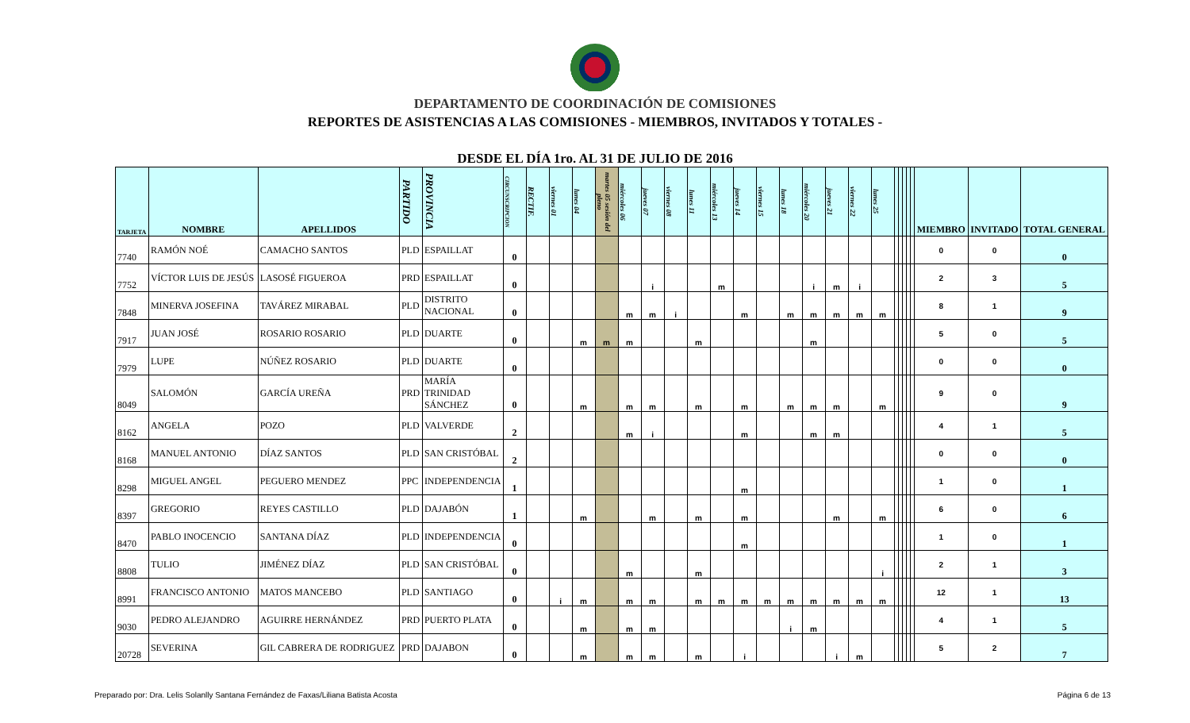DEPARTAMENTO DE COORDINACIÓN DE COMISIONES
REPORTES DE ASISTENCIAS A LAS COMISIONES - MIEMBROS, INVITADOS Y TOTALES -
DESDE EL DÍA 1ro. AL 31 DE JULIO DE 2016
| TARJETA | NOMBRE | APELLIDOS | PARTIDO | PROVINCIA | CIRCUNSCRIPCION | RECTIF. | viernes 01 | lunes 04 | martes 05 sesión del pleno | miércoles 06 | jueves 07 | viernes 08 | lunes 11 | miércoles 13 | jueves 14 | viernes 15 | lunes 18 | miércoles 20 | jueves 21 | viernes 22 | lunes 25 | | | | | | MIEMBRO | INVITADO | TOTAL GENERAL |
| --- | --- | --- | --- | --- | --- | --- | --- | --- | --- | --- | --- | --- | --- | --- | --- | --- | --- | --- | --- | --- | --- | --- | --- | --- | --- | --- | --- | --- | --- |
| 7740 | RAMÓN NOÉ | CAMACHO SANTOS | PLD | ESPAILLAT | 0 | | | | | | | | | | | | | | | | | | | | | | 0 | 0 | 0 |
| 7752 | VÍCTOR LUIS DE JESÚS | LASOSÉ FIGUEROA | PRD | ESPAILLAT | 0 | | | | | | i | | | m | | | | i | m | i | | | | | | | 2 | 3 | 5 |
| 7848 | MINERVA JOSEFINA | TAVÁREZ MIRABAL | PLD | DISTRITO NACIONAL | 0 | | | | | m | m | i | | | m | | m | m | m | m | m | | | | | | 8 | 1 | 9 |
| 7917 | JUAN JOSÉ | ROSARIO ROSARIO | PLD | DUARTE | 0 | | | m | m | m | | | m | | | | | m | | | | | | | | | 5 | 0 | 5 |
| 7979 | LUPE | NÚÑEZ ROSARIO | PLD | DUARTE | 0 | | | | | | | | | | | | | | | | | | | | | | 0 | 0 | 0 |
| 8049 | SALOMÓN | GARCÍA UREÑA | PRD | MARÍA TRINIDAD SÁNCHEZ | 0 | | | m | | m | m | | m | | m | | m | m | m | | m | | | | | | 9 | 0 | 9 |
| 8162 | ANGELA | POZO | PLD | VALVERDE | 2 | | | | | m | i | | | | m | | | m | m | | | | | | | | 4 | 1 | 5 |
| 8168 | MANUEL ANTONIO | DÍAZ SANTOS | PLD | SAN CRISTÓBAL | 2 | | | | | | | | | | | | | | | | | | | | | | 0 | 0 | 0 |
| 8298 | MIGUEL ANGEL | PEGUERO MENDEZ | PPC | INDEPENDENCIA | 1 | | | | | | | | | | m | | | | | | | | | | | | 1 | 0 | 1 |
| 8397 | GREGORIO | REYES CASTILLO | PLD | DAJABÓN | 1 | | | m | | | m | | m | | m | | | | m | | m | | | | | | 6 | 0 | 6 |
| 8470 | PABLO INOCENCIO | SANTANA DÍAZ | PLD | INDEPENDENCIA | 0 | | | | | | | | | | m | | | | | | | | | | | | 1 | 0 | 1 |
| 8808 | TULIO | JIMÉNEZ DÍAZ | PLD | SAN CRISTÓBAL | 0 | | | | | m | | | m | | | | | | | | i | | | | | | 2 | 1 | 3 |
| 8991 | FRANCISCO ANTONIO | MATOS MANCEBO | PLD | SANTIAGO | 0 | | i | m | | m | m | | m | m | m | m | m | m | m | m | m | | | | | | 12 | 1 | 13 |
| 9030 | PEDRO ALEJANDRO | AGUIRRE HERNÁNDEZ | PRD | PUERTO PLATA | 0 | | | m | | m | m | | | | | | i | m | | | | | | | | | 4 | 1 | 5 |
| 20728 | SEVERINA | GIL CABRERA DE RODRIGUEZ | PRD | DAJABON | 0 | | | m | | m | m | | m | | i | | | | i | m | | | | | | | 5 | 2 | 7 |
Preparado por: Dra. Lelis Solanlly Santana Fernández de Faxas/Liliana Batista Acosta Página 6 de 13